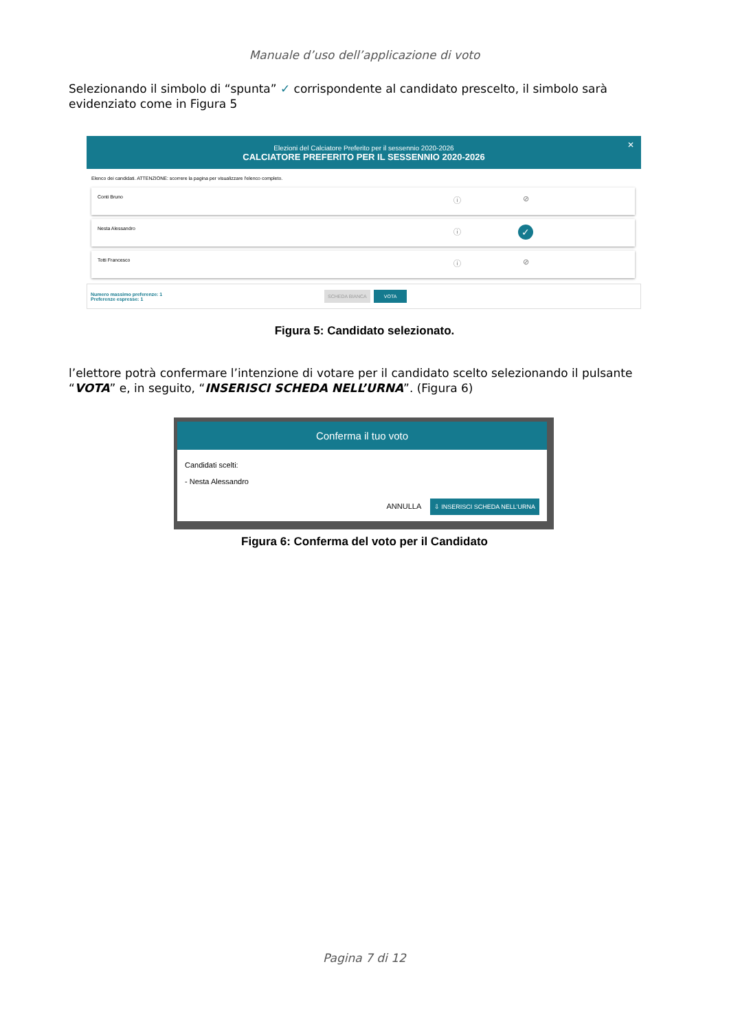Manuale d’uso dell’applicazione di voto
Selezionando il simbolo di “spunta” ✓ corrispondente al candidato prescelto, il simbolo sarà evidenziato come in Figura 5
Elezioni del Calciatore Preferito per il sessennio 2020-2026
CALCIATORE PREFERITO PER IL SESSENNIO 2020-2026
✕
Elenco dei candidati. ATTENZIONE: scorrere la pagina per visualizzare l'elenco completo.
Conti Bruno
ⓘ ⊘
Nesta Alessandro
ⓘ
✓
Totti Francesco
ⓘ ⊘
Numero massimo preferenze: 1
Preferenze espresse: 1
SCHEDA BIANCA VOTA
Figura 5: Candidato selezionato.
l’elettore potrà confermare l’intenzione di votare per il candidato scelto selezionando il pulsante “VOTA” e, in seguito, “INSERISCI SCHEDA NELL’URNA”. (Figura 6)
Conferma il tuo voto
Candidati scelti:
- Nesta Alessandro
ANNULLA ⇩ INSERISCI SCHEDA NELL'URNA
Figura 6: Conferma del voto per il Candidato
Pagina 7 di 12